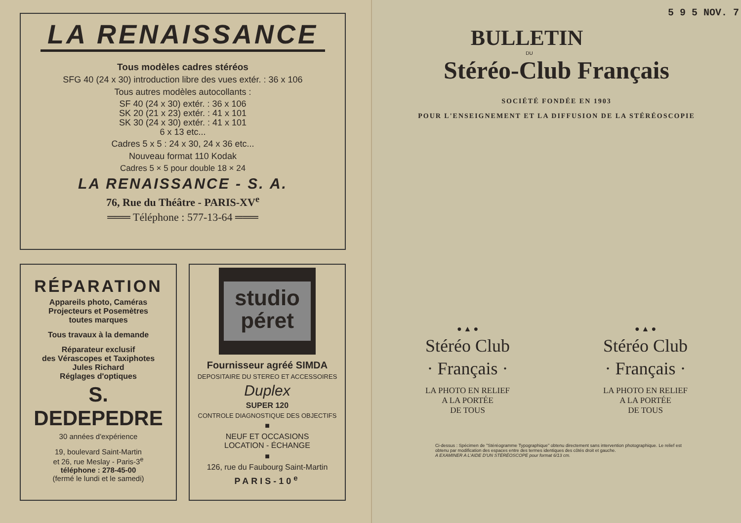LA RENAISSANCE
Tous modèles cadres stéréos
SFG 40 (24 x 30) introduction libre des vues extér. : 36 x 106
Tous autres modèles autocollants :
SF 40 (24 x 30) extér. : 36 x 106
SK 20 (21 x 23) extér. : 41 x 101
SK 30 (24 x 30) extér. : 41 x 101
6 x 13 etc...
Cadres 5 x 5 : 24 x 30, 24 x 36 etc...
Nouveau format 110 Kodak
Cadres 5 × 5 pour double 18 × 24
LA RENAISSANCE - S. A.
76, Rue du Théâtre - PARIS-XV<sup>e</sup>
═══ Téléphone : 577-13-64 ═══
RÉPARATION
Appareils photo, Caméras
Projecteurs et Posemètres
toutes marques
Tous travaux à la demande
Réparateur exclusif
des Vérascopes et Taxiphotes
Jules Richard
Réglages d'optiques
S. DEDEPEDRE
30 années d'expérience
19, boulevard Saint-Martin
et 26, rue Meslay - Paris-3<sup>e</sup>
téléphone : 278-45-00
(fermé le lundi et le samedi)
studio
péret
Fournisseur agréé SIMDA
DEPOSITAIRE DU STEREO ET ACCESSOIRES
Duplex
SUPER 120
CONTROLE DIAGNOSTIQUE DES OBJECTIFS
■
NEUF ET OCCASIONS
LOCATION - ÉCHANGE
■
126, rue du Faubourg Saint-Martin
PARIS-10<sup>e</sup>
5 9 5 NOV. 7
BULLETIN
DU
Stéréo-Club Français
SOCIÉTÉ FONDÉE EN 1903
POUR L'ENSEIGNEMENT ET LA DIFFUSION DE LA STÉRÉOSCOPIE
● ▲ ●
Stéréo Club
· Français ·
LA PHOTO EN RELIEF
A LA PORTÉE
DE TOUS
● ▲ ●
Stéréo Club
· Français ·
LA PHOTO EN RELIEF
A LA PORTÉE
DE TOUS
Ci-dessus : Spécimen de "Stéréogramme Typographique" obtenu directement sans intervention photographique. Le relief est obtenu par modification des espaces entre des termes identiques des côtés droit et gauche.
A EXAMINER A L'AIDE D'UN STÉRÉOSCOPE pour format 6/13 cm.